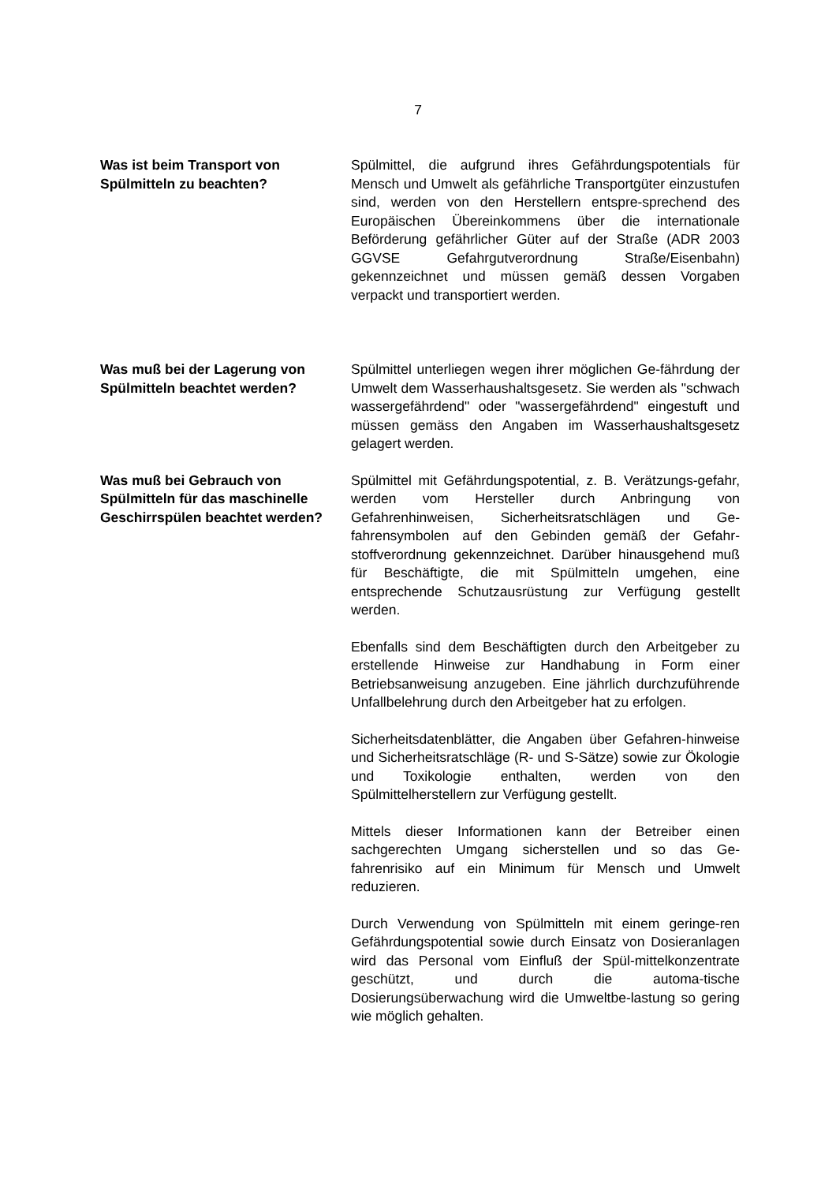7
Was ist beim Transport von Spülmitteln zu beachten?
Spülmittel, die aufgrund ihres Gefährdungspotentials für Mensch und Umwelt als gefährliche Transportgüter einzustufen sind, werden von den Herstellern entspre-sprechend des Europäischen Übereinkommens über die internationale Beförderung gefährlicher Güter auf der Straße (ADR 2003 GGVSE Gefahrgutverordnung Straße/Eisenbahn) gekennzeichnet und müssen gemäß dessen Vorgaben verpackt und transportiert werden.
Was muß bei der Lagerung von Spülmitteln beachtet werden?
Spülmittel unterliegen wegen ihrer möglichen Ge-fährdung der Umwelt dem Wasserhaushaltsgesetz. Sie werden als "schwach wassergefährdend" oder "wassergefährdend" eingestuft und müssen gemäss den Angaben im Wasserhaushaltsgesetz gelagert werden.
Was muß bei Gebrauch von Spülmitteln für das maschinelle Geschirrspülen beachtet werden?
Spülmittel mit Gefährdungspotential, z. B. Verätzungs-gefahr, werden vom Hersteller durch Anbringung von Gefahrenhinweisen, Sicherheitsratschlägen und Ge-fahrensymbolen auf den Gebinden gemäß der Gefahr-stoffverordnung gekennzeichnet. Darüber hinausgehend muß für Beschäftigte, die mit Spülmitteln umgehen, eine entsprechende Schutzausrüstung zur Verfügung gestellt werden.
Ebenfalls sind dem Beschäftigten durch den Arbeitgeber zu erstellende Hinweise zur Handhabung in Form einer Betriebsanweisung anzugeben. Eine jährlich durchzuführende Unfallbelehrung durch den Arbeitgeber hat zu erfolgen.
Sicherheitsdatenblätter, die Angaben über Gefahren-hinweise und Sicherheitsratschläge (R- und S-Sätze) sowie zur Ökologie und Toxikologie enthalten, werden von den Spülmittelherstellern zur Verfügung gestellt.
Mittels dieser Informationen kann der Betreiber einen sachgerechten Umgang sicherstellen und so das Ge-fahrenrisiko auf ein Minimum für Mensch und Umwelt reduzieren.
Durch Verwendung von Spülmitteln mit einem geringe-ren Gefährdungspotential sowie durch Einsatz von Dosieranlagen wird das Personal vom Einfluß der Spül-mittelkonzentrate geschützt, und durch die automa-tische Dosierungsüberwachung wird die Umweltbe-lastung so gering wie möglich gehalten.